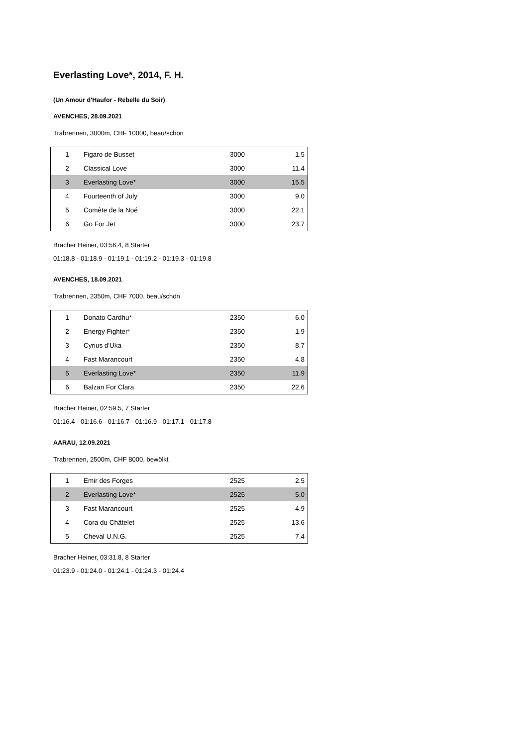Everlasting Love*, 2014, F. H.
(Un Amour d'Haufor - Rebelle du Soir)
AVENCHES, 28.09.2021
Trabrennen, 3000m, CHF 10000, beau/schön
| 1 | Figaro de Busset | 3000 | 1.5 |
| 2 | Classical Love | 3000 | 11.4 |
| 3 | Everlasting Love* | 3000 | 15.5 |
| 4 | Fourteenth of July | 3000 | 9.0 |
| 5 | Comète de la Noé | 3000 | 22.1 |
| 6 | Go For Jet | 3000 | 23.7 |
Bracher Heiner, 03:56.4, 8 Starter
01:18.8 - 01:18.9 - 01:19.1 - 01:19.2 - 01:19.3 - 01:19.8
AVENCHES, 18.09.2021
Trabrennen, 2350m, CHF 7000, beau/schön
| 1 | Donato Cardhu* | 2350 | 6.0 |
| 2 | Energy Fighter* | 2350 | 1.9 |
| 3 | Cyrius d'Uka | 2350 | 8.7 |
| 4 | Fast Marancourt | 2350 | 4.8 |
| 5 | Everlasting Love* | 2350 | 11.9 |
| 6 | Balzan For Clara | 2350 | 22.6 |
Bracher Heiner, 02:59.5, 7 Starter
01:16.4 - 01:16.6 - 01:16.7 - 01:16.9 - 01:17.1 - 01:17.8
AARAU, 12.09.2021
Trabrennen, 2500m, CHF 8000, bewölkt
| 1 | Emir des Forges | 2525 | 2.5 |
| 2 | Everlasting Love* | 2525 | 5.0 |
| 3 | Fast Marancourt | 2525 | 4.9 |
| 4 | Cora du Châtelet | 2525 | 13.6 |
| 5 | Cheval U.N.G. | 2525 | 7.4 |
Bracher Heiner, 03:31.8, 8 Starter
01:23.9 - 01:24.0 - 01:24.1 - 01:24.3 - 01:24.4